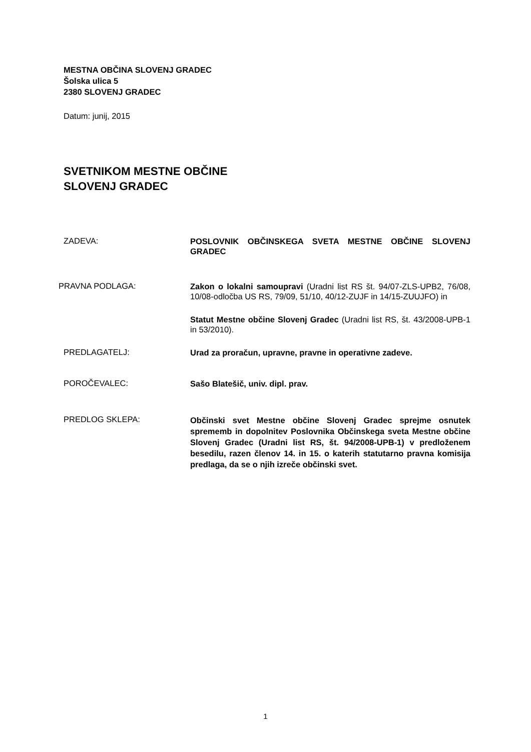MESTNA OBČINA SLOVENJ GRADEC
Šolska ulica 5
2380 SLOVENJ GRADEC
Datum: junij, 2015
SVETNIKOM MESTNE OBČINE
SLOVENJ GRADEC
ZADEVA:
POSLOVNIK OBČINSKEGA SVETA MESTNE OBČINE SLOVENJ GRADEC
PRAVNA PODLAGA:
Zakon o lokalni samoupravi (Uradni list RS št. 94/07-ZLS-UPB2, 76/08, 10/08-odločba US RS, 79/09, 51/10, 40/12-ZUJF in 14/15-ZUUJFO) in
Statut Mestne občine Slovenj Gradec (Uradni list RS, št. 43/2008-UPB-1 in 53/2010).
PREDLAGATELJ:
Urad za proračun, upravne, pravne in operativne zadeve.
POROČEVALEC:
Sašo Blatešič, univ. dipl. prav.
PREDLOG SKLEPA:
Občinski svet Mestne občine Slovenj Gradec sprejme osnutek sprememb in dopolnitev Poslovnika Občinskega sveta Mestne občine Slovenj Gradec (Uradni list RS, št. 94/2008-UPB-1) v predloženem besedilu, razen členov 14. in 15. o katerih statutarno pravna komisija predlaga, da se o njih izreče občinski svet.
1